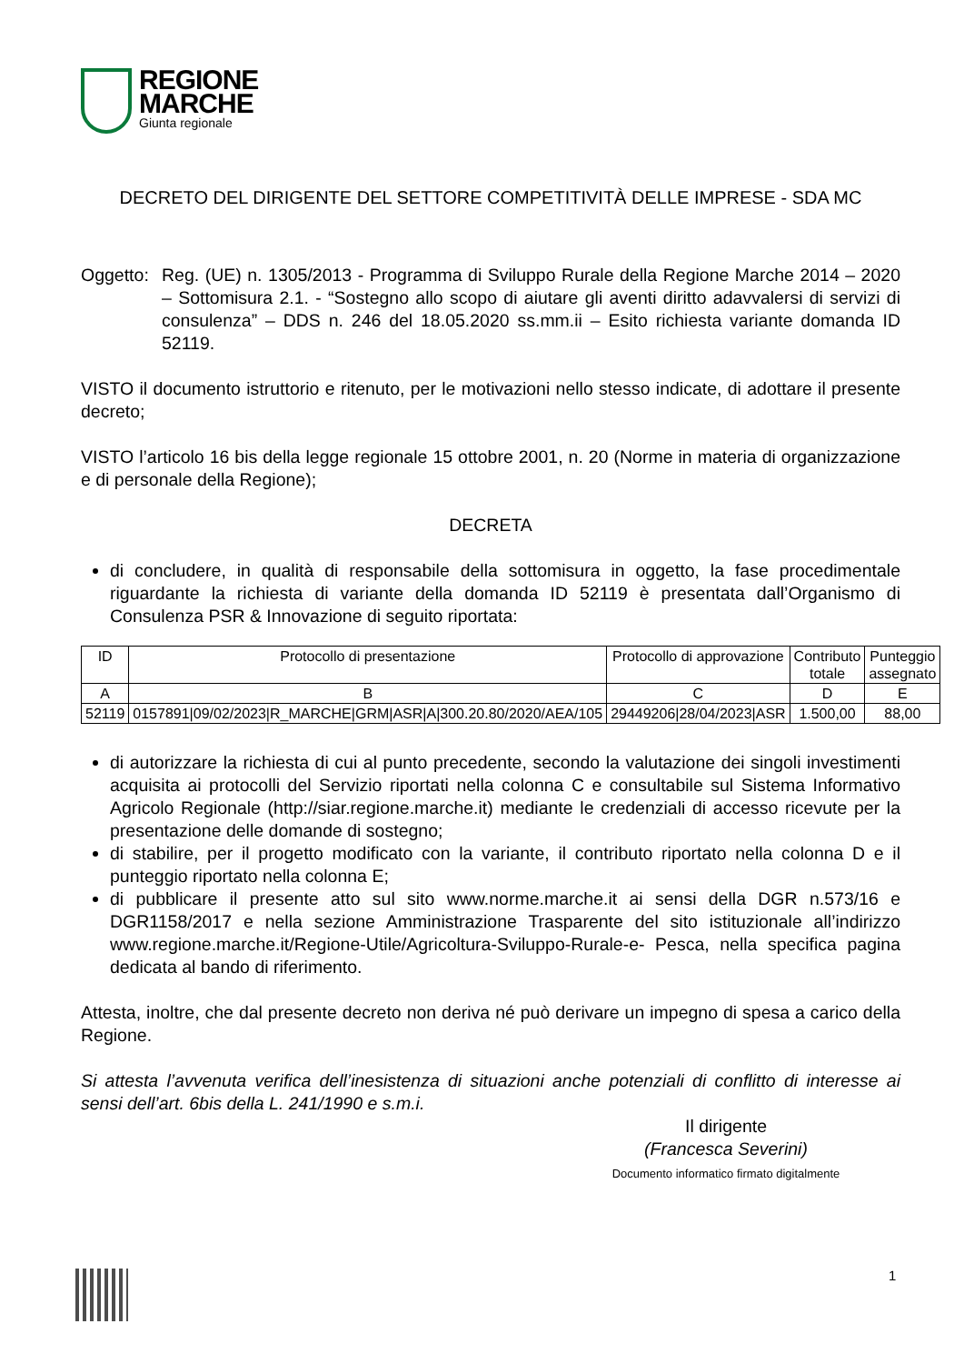REGIONE
MARCHE
Giunta regionale
DECRETO DEL DIRIGENTE DEL SETTORE COMPETITIVITÀ DELLE IMPRESE - SDA MC
Oggetto: Reg. (UE) n. 1305/2013 - Programma di Sviluppo Rurale della Regione Marche 2014 – 2020 – Sottomisura 2.1. - “Sostegno allo scopo di aiutare gli aventi diritto adavvalersi di servizi di consulenza” – DDS n. 246 del 18.05.2020 ss.mm.ii – Esito richiesta variante domanda ID 52119.
VISTO il documento istruttorio e ritenuto, per le motivazioni nello stesso indicate, di adottare il presente decreto;
VISTO l’articolo 16 bis della legge regionale 15 ottobre 2001, n. 20 (Norme in materia di organizzazione e di personale della Regione);
DECRETA
di concludere, in qualità di responsabile della sottomisura in oggetto, la fase procedimentale riguardante la richiesta di variante della domanda ID 52119 è presentata dall’Organismo di Consulenza PSR & Innovazione di seguito riportata:
| ID | Protocollo di presentazione | Protocollo di approvazione | Contributo totale | Punteggio assegnato |
| --- | --- | --- | --- | --- |
| A | B | C | D | E |
| 52119 | 0157891/09/02/2023/R_MARCHE/GRM/ASR/A/300.20.80/2020/AEA/105 | 29449206/28/04/2023/ASR | 1.500,00 | 88,00 |
di autorizzare la richiesta di cui al punto precedente, secondo la valutazione dei singoli investimenti acquisita ai protocolli del Servizio riportati nella colonna C e consultabile sul Sistema Informativo Agricolo Regionale (http://siar.regione.marche.it) mediante le credenziali di accesso ricevute per la presentazione delle domande di sostegno;
di stabilire, per il progetto modificato con la variante, il contributo riportato nella colonna D e il punteggio riportato nella colonna E;
di pubblicare il presente atto sul sito www.norme.marche.it ai sensi della DGR n.573/16 e DGR1158/2017 e nella sezione Amministrazione Trasparente del sito istituzionale all’indirizzo www.regione.marche.it/Regione-Utile/Agricoltura-Sviluppo-Rurale-e- Pesca, nella specifica pagina dedicata al bando di riferimento.
Attesta, inoltre, che dal presente decreto non deriva né può derivare un impegno di spesa a carico della Regione.
Si attesta l’avvenuta verifica dell’inesistenza di situazioni anche potenziali di conflitto di interesse ai sensi dell’art. 6bis della L. 241/1990 e s.m.i.
Il dirigente
(Francesca Severini)
Documento informatico firmato digitalmente
1